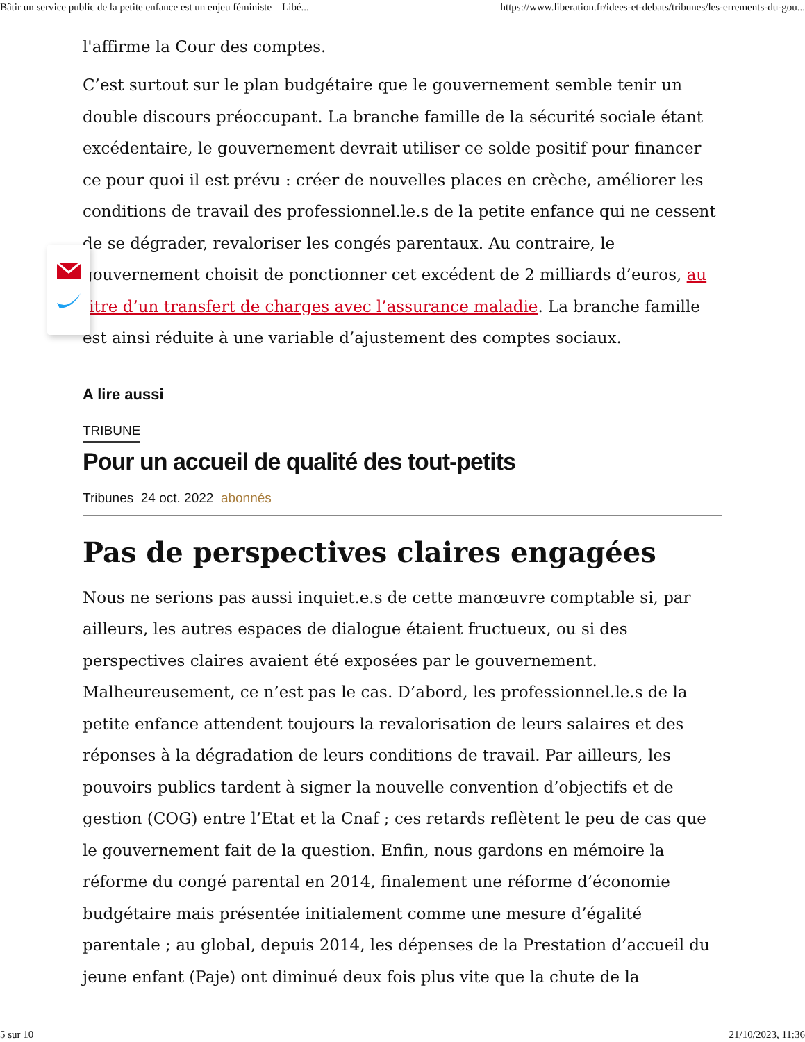Bâtir un service public de la petite enfance est un enjeu féministe – Libé... https://www.liberation.fr/idees-et-debats/tribunes/les-errements-du-gou...
l'affirme la Cour des comptes.
C’est surtout sur le plan budgétaire que le gouvernement semble tenir un double discours préoccupant. La branche famille de la sécurité sociale étant excédentaire, le gouvernement devrait utiliser ce solde positif pour financer ce pour quoi il est prévu : créer de nouvelles places en crèche, améliorer les conditions de travail des professionnel.le.s de la petite enfance qui ne cessent de se dégrader, revaloriser les congés parentaux. Au contraire, le gouvernement choisit de ponctionner cet excédent de 2 milliards d’euros, au titre d’un transfert de charges avec l’assurance maladie. La branche famille est ainsi réduite à une variable d’ajustement des comptes sociaux.
A lire aussi
TRIBUNE
Pour un accueil de qualité des tout-petits
Tribunes 24 oct. 2022 abonnés
Pas de perspectives claires engagées
Nous ne serions pas aussi inquiet.e.s de cette manœuvre comptable si, par ailleurs, les autres espaces de dialogue étaient fructueux, ou si des perspectives claires avaient été exposées par le gouvernement. Malheureusement, ce n’est pas le cas. D’abord, les professionnel.le.s de la petite enfance attendent toujours la revalorisation de leurs salaires et des réponses à la dégradation de leurs conditions de travail. Par ailleurs, les pouvoirs publics tardent à signer la nouvelle convention d’objectifs et de gestion (COG) entre l’Etat et la Cnaf ; ces retards reflètent le peu de cas que le gouvernement fait de la question. Enfin, nous gardons en mémoire la réforme du congé parental en 2014, finalement une réforme d’économie budgétaire mais présentée initialement comme une mesure d’égalité parentale ; au global, depuis 2014, les dépenses de la Prestation d’accueil du jeune enfant (Paje) ont diminué deux fois plus vite que la chute de la
5 sur 10 21/10/2023, 11:36